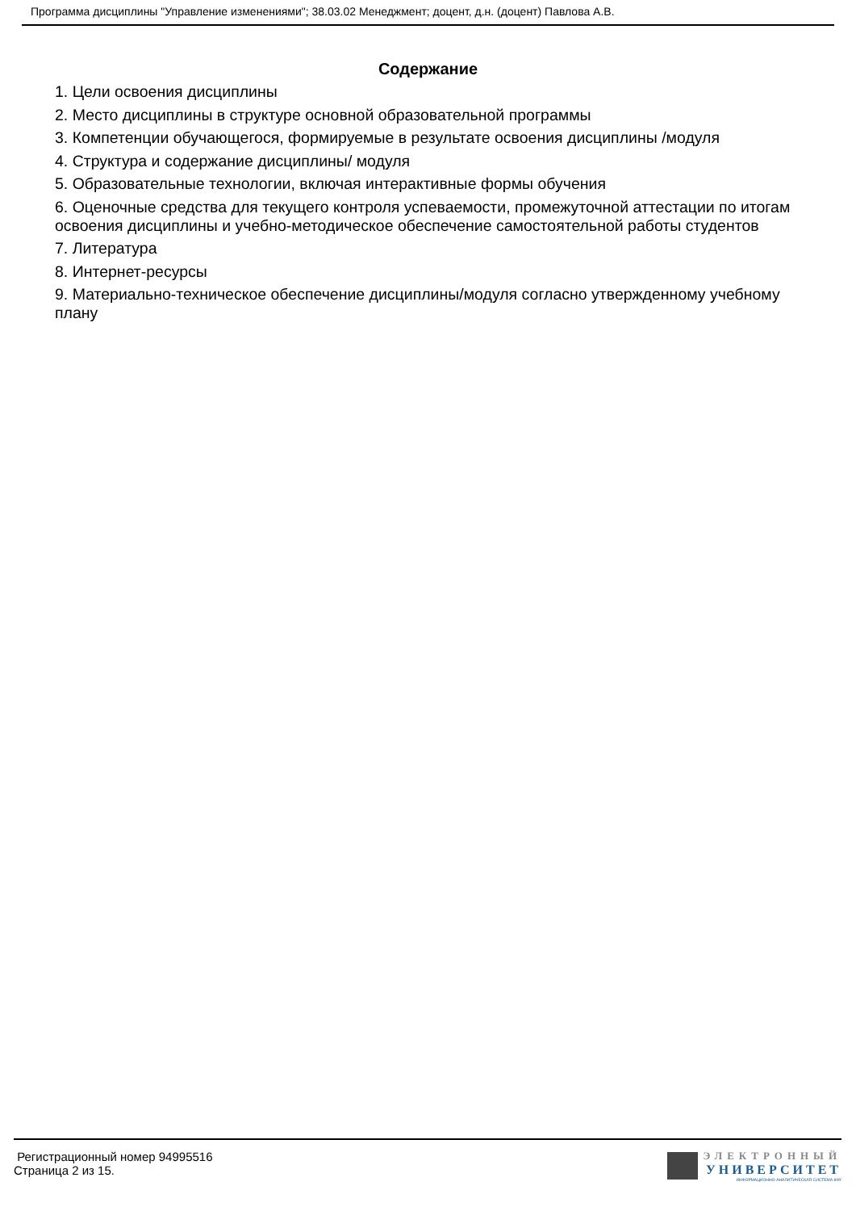Программа дисциплины "Управление изменениями"; 38.03.02 Менеджмент; доцент, д.н. (доцент) Павлова А.В.
Содержание
1. Цели освоения дисциплины
2. Место дисциплины в структуре основной образовательной программы
3. Компетенции обучающегося, формируемые в результате освоения дисциплины /модуля
4. Структура и содержание дисциплины/ модуля
5. Образовательные технологии, включая интерактивные формы обучения
6. Оценочные средства для текущего контроля успеваемости, промежуточной аттестации по итогам освоения дисциплины и учебно-методическое обеспечение самостоятельной работы студентов
7. Литература
8. Интернет-ресурсы
9. Материально-техническое обеспечение дисциплины/модуля согласно утвержденному учебному плану
Регистрационный номер 94995516
Страница 2 из 15.
ЭЛЕКТРОННЫЙ
УНИВЕРСИТЕТ
ИНФОРМАЦИОННО-АНАЛИТИЧЕСКАЯ СИСТЕМА КФУ